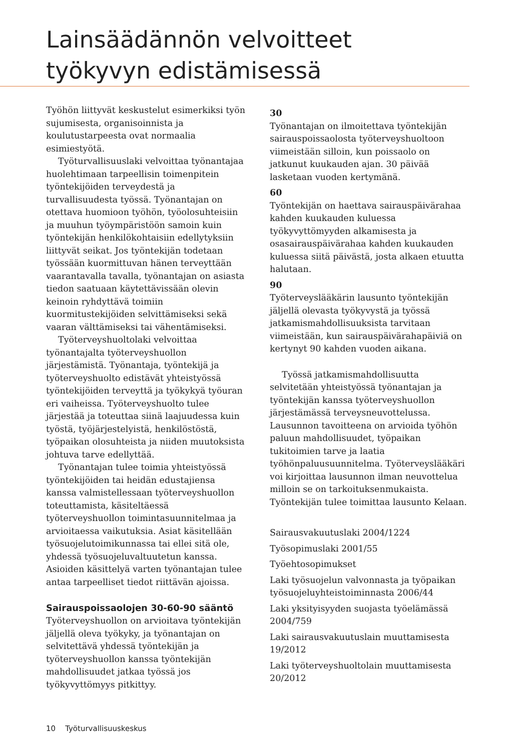Lainsäädännön velvoitteet
työkyvyn edistämisessä
Työhön liittyvät keskustelut esimerkiksi työn sujumisesta, organisoinnista ja koulutustarpeesta ovat normaalia esimiestyötä.
Työturvallisuuslaki velvoittaa työnantajaa huolehtimaan tarpeellisin toimenpitein työntekijöiden terveydestä ja turvallisuudesta työssä. Työnantajan on otettava huomioon työhön, työolosuhteisiin ja muuhun työympäristöön samoin kuin työntekijän henkilökohtaisiin edellytyksiin liittyvät seikat. Jos työntekijän todetaan työssään kuormittuvan hänen terveyttään vaarantavalla tavalla, työnantajan on asiasta tiedon saatuaan käytettävissään olevin keinoin ryhdyttävä toimiin kuormitustekijöiden selvittämiseksi sekä vaaran välttämiseksi tai vähentämiseksi.
Työterveyshuoltolaki velvoittaa työnantajalta työterveyshuollon järjestämistä. Työnantaja, työntekijä ja työterveyshuolto edistävät yhteistyössä työntekijöiden terveyttä ja työkykyä työuran eri vaiheissa. Työterveyshuolto tulee järjestää ja toteuttaa siinä laajuudessa kuin työstä, työjärjestelyistä, henkilöstöstä, työpaikan olosuhteista ja niiden muutoksista johtuva tarve edellyttää.
Työnantajan tulee toimia yhteistyössä työntekijöiden tai heidän edustajiensa kanssa valmistellessaan työterveyshuollon toteuttamista, käsiteltäessä työterveyshuollon toimintasuunnitelmaa ja arvioitaessa vaikutuksia. Asiat käsitellään työsuojelutoimikunnassa tai ellei sitä ole, yhdessä työsuojeluvaltuutetun kanssa. Asioiden käsittelyä varten työnantajan tulee antaa tarpeelliset tiedot riittävän ajoissa.
Sairauspoissaolojen 30-60-90 sääntö
Työterveyshuollon on arvioitava työntekijän jäljellä oleva työkyky, ja työnantajan on selvitettävä yhdessä työntekijän ja työterveyshuollon kanssa työntekijän mahdollisuudet jatkaa työssä jos työkyvyttömyys pitkittyy.
30
Työnantajan on ilmoitettava työntekijän sairauspoissaolosta työterveyshuoltoon viimeistään silloin, kun poissaolo on jatkunut kuukauden ajan. 30 päivää lasketaan vuoden kertymänä.
60
Työntekijän on haettava sairauspäivärahaa kahden kuukauden kuluessa työkyvyttömyyden alkamisesta ja osasairauspäivärahaa kahden kuukauden kuluessa siitä päivästä, josta alkaen etuutta halutaan.
90
Työterveyslääkärin lausunto työntekijän jäljellä olevasta työkyvystä ja työssä jatkamismahdollisuuksista tarvitaan viimeistään, kun sairauspäivärahapäiviä on kertynyt 90 kahden vuoden aikana.
Työssä jatkamismahdollisuutta selvitetään yhteistyössä työnantajan ja työntekijän kanssa työterveyshuollon järjestämässä terveysneuvottelussa. Lausunnon tavoitteena on arvioida työhön paluun mahdollisuudet, työpaikan tukitoimien tarve ja laatia työhönpaluusuunnitelma. Työterveyslääkäri voi kirjoittaa lausunnon ilman neuvottelua milloin se on tarkoituksenmukaista. Työntekijän tulee toimittaa lausunto Kelaan.
Sairausvakuutuslaki 2004/1224
Työsopimuslaki 2001/55
Työehtosopimukset
Laki työsuojelun valvonnasta ja työpaikan työsuojeluyhteistoiminnasta 2006/44
Laki yksityisyyden suojasta työelämässä 2004/759
Laki sairausvakuutuslain muuttamisesta 19/2012
Laki työterveyshuoltolain muuttamisesta 20/2012
10 Työturvallisuuskeskus